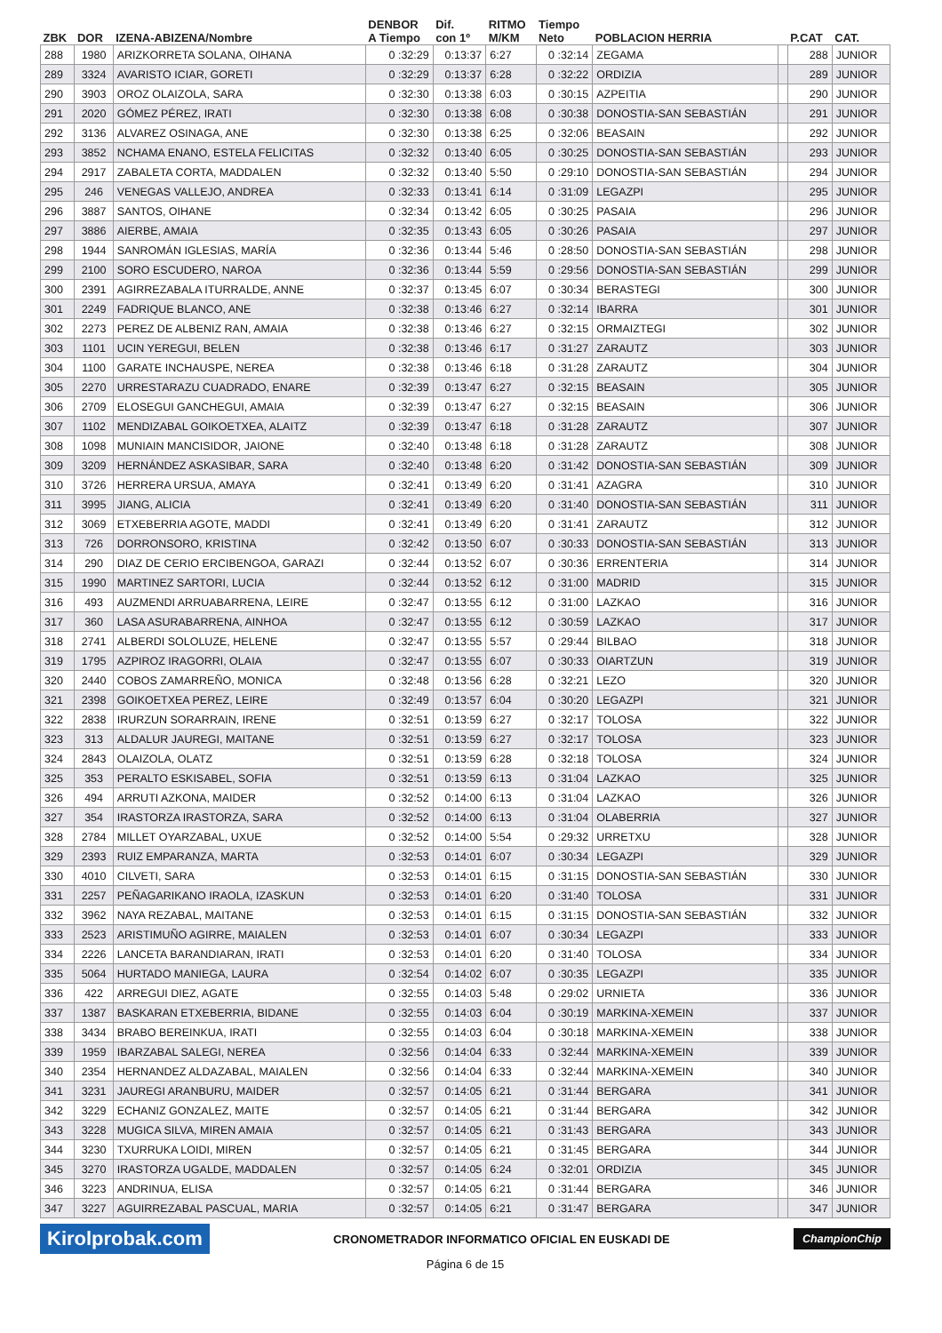| ZBK | DOR | IZENA-ABIZENA/Nombre | DENBOR A Tiempo | Dif. con 1º | RITMO M/KM | Tiempo Neto | POBLACION HERRIA | | P.CAT | CAT. |
| --- | --- | --- | --- | --- | --- | --- | --- | --- | --- | --- |
| 288 | 1980 | ARIZKORRETA SOLANA, OIHANA | 0 :32:29 | 0:13:37 | 6:27 | 0 :32:14 | ZEGAMA | | 288 | JUNIOR |
| 289 | 3324 | AVARISTO ICIAR, GORETI | 0 :32:29 | 0:13:37 | 6:28 | 0 :32:22 | ORDIZIA | | 289 | JUNIOR |
| 290 | 3903 | OROZ OLAIZOLA, SARA | 0 :32:30 | 0:13:38 | 6:03 | 0 :30:15 | AZPEITIA | | 290 | JUNIOR |
| 291 | 2020 | GÓMEZ PÉREZ, IRATI | 0 :32:30 | 0:13:38 | 6:08 | 0 :30:38 | DONOSTIA-SAN SEBASTIÁN | | 291 | JUNIOR |
| 292 | 3136 | ALVAREZ OSINAGA, ANE | 0 :32:30 | 0:13:38 | 6:25 | 0 :32:06 | BEASAIN | | 292 | JUNIOR |
| 293 | 3852 | NCHAMA ENANO, ESTELA FELICITAS | 0 :32:32 | 0:13:40 | 6:05 | 0 :30:25 | DONOSTIA-SAN SEBASTIÁN | | 293 | JUNIOR |
| 294 | 2917 | ZABALETA CORTA, MADDALEN | 0 :32:32 | 0:13:40 | 5:50 | 0 :29:10 | DONOSTIA-SAN SEBASTIÁN | | 294 | JUNIOR |
| 295 | 246 | VENEGAS VALLEJO, ANDREA | 0 :32:33 | 0:13:41 | 6:14 | 0 :31:09 | LEGAZPI | | 295 | JUNIOR |
| 296 | 3887 | SANTOS, OIHANE | 0 :32:34 | 0:13:42 | 6:05 | 0 :30:25 | PASAIA | | 296 | JUNIOR |
| 297 | 3886 | AIERBE, AMAIA | 0 :32:35 | 0:13:43 | 6:05 | 0 :30:26 | PASAIA | | 297 | JUNIOR |
| 298 | 1944 | SANROMÁN IGLESIAS, MARÍA | 0 :32:36 | 0:13:44 | 5:46 | 0 :28:50 | DONOSTIA-SAN SEBASTIÁN | | 298 | JUNIOR |
| 299 | 2100 | SORO ESCUDERO, NAROA | 0 :32:36 | 0:13:44 | 5:59 | 0 :29:56 | DONOSTIA-SAN SEBASTIÁN | | 299 | JUNIOR |
| 300 | 2391 | AGIRREZABALA ITURRALDE, ANNE | 0 :32:37 | 0:13:45 | 6:07 | 0 :30:34 | BERASTEGI | | 300 | JUNIOR |
| 301 | 2249 | FADRIQUE BLANCO, ANE | 0 :32:38 | 0:13:46 | 6:27 | 0 :32:14 | IBARRA | | 301 | JUNIOR |
| 302 | 2273 | PEREZ DE ALBENIZ RAN, AMAIA | 0 :32:38 | 0:13:46 | 6:27 | 0 :32:15 | ORMAIZTEGI | | 302 | JUNIOR |
| 303 | 1101 | UCIN YEREGUI, BELEN | 0 :32:38 | 0:13:46 | 6:17 | 0 :31:27 | ZARAUTZ | | 303 | JUNIOR |
| 304 | 1100 | GARATE INCHAUSPE, NEREA | 0 :32:38 | 0:13:46 | 6:18 | 0 :31:28 | ZARAUTZ | | 304 | JUNIOR |
| 305 | 2270 | URRESTARAZU CUADRADO, ENARE | 0 :32:39 | 0:13:47 | 6:27 | 0 :32:15 | BEASAIN | | 305 | JUNIOR |
| 306 | 2709 | ELOSEGUI GANCHEGUI, AMAIA | 0 :32:39 | 0:13:47 | 6:27 | 0 :32:15 | BEASAIN | | 306 | JUNIOR |
| 307 | 1102 | MENDIZABAL GOIKOETXEA, ALAITZ | 0 :32:39 | 0:13:47 | 6:18 | 0 :31:28 | ZARAUTZ | | 307 | JUNIOR |
| 308 | 1098 | MUNIAIN MANCISIDOR, JAIONE | 0 :32:40 | 0:13:48 | 6:18 | 0 :31:28 | ZARAUTZ | | 308 | JUNIOR |
| 309 | 3209 | HERNÁNDEZ ASKASIBAR, SARA | 0 :32:40 | 0:13:48 | 6:20 | 0 :31:42 | DONOSTIA-SAN SEBASTIÁN | | 309 | JUNIOR |
| 310 | 3726 | HERRERA URSUA, AMAYA | 0 :32:41 | 0:13:49 | 6:20 | 0 :31:41 | AZAGRA | | 310 | JUNIOR |
| 311 | 3995 | JIANG, ALICIA | 0 :32:41 | 0:13:49 | 6:20 | 0 :31:40 | DONOSTIA-SAN SEBASTIÁN | | 311 | JUNIOR |
| 312 | 3069 | ETXEBERRIA AGOTE, MADDI | 0 :32:41 | 0:13:49 | 6:20 | 0 :31:41 | ZARAUTZ | | 312 | JUNIOR |
| 313 | 726 | DORRONSORO, KRISTINA | 0 :32:42 | 0:13:50 | 6:07 | 0 :30:33 | DONOSTIA-SAN SEBASTIÁN | | 313 | JUNIOR |
| 314 | 290 | DIAZ DE CERIO ERCIBENGOA, GARAZI | 0 :32:44 | 0:13:52 | 6:07 | 0 :30:36 | ERRENTERIA | | 314 | JUNIOR |
| 315 | 1990 | MARTINEZ SARTORI, LUCIA | 0 :32:44 | 0:13:52 | 6:12 | 0 :31:00 | MADRID | | 315 | JUNIOR |
| 316 | 493 | AUZMENDI ARRUABARRENA, LEIRE | 0 :32:47 | 0:13:55 | 6:12 | 0 :31:00 | LAZKAO | | 316 | JUNIOR |
| 317 | 360 | LASA ASURABARRENA, AINHOA | 0 :32:47 | 0:13:55 | 6:12 | 0 :30:59 | LAZKAO | | 317 | JUNIOR |
| 318 | 2741 | ALBERDI SOLOLUZE, HELENE | 0 :32:47 | 0:13:55 | 5:57 | 0 :29:44 | BILBAO | | 318 | JUNIOR |
| 319 | 1795 | AZPIROZ IRAGORRI, OLAIA | 0 :32:47 | 0:13:55 | 6:07 | 0 :30:33 | OIARTZUN | | 319 | JUNIOR |
| 320 | 2440 | COBOS ZAMARREÑO, MONICA | 0 :32:48 | 0:13:56 | 6:28 | 0 :32:21 | LEZO | | 320 | JUNIOR |
| 321 | 2398 | GOIKOETXEA PEREZ, LEIRE | 0 :32:49 | 0:13:57 | 6:04 | 0 :30:20 | LEGAZPI | | 321 | JUNIOR |
| 322 | 2838 | IRURZUN SORARRAIN, IRENE | 0 :32:51 | 0:13:59 | 6:27 | 0 :32:17 | TOLOSA | | 322 | JUNIOR |
| 323 | 313 | ALDALUR JAUREGI, MAITANE | 0 :32:51 | 0:13:59 | 6:27 | 0 :32:17 | TOLOSA | | 323 | JUNIOR |
| 324 | 2843 | OLAIZOLA, OLATZ | 0 :32:51 | 0:13:59 | 6:28 | 0 :32:18 | TOLOSA | | 324 | JUNIOR |
| 325 | 353 | PERALTO ESKISABEL, SOFIA | 0 :32:51 | 0:13:59 | 6:13 | 0 :31:04 | LAZKAO | | 325 | JUNIOR |
| 326 | 494 | ARRUTI AZKONA, MAIDER | 0 :32:52 | 0:14:00 | 6:13 | 0 :31:04 | LAZKAO | | 326 | JUNIOR |
| 327 | 354 | IRASTORZA IRASTORZA, SARA | 0 :32:52 | 0:14:00 | 6:13 | 0 :31:04 | OLABERRIA | | 327 | JUNIOR |
| 328 | 2784 | MILLET OYARZABAL, UXUE | 0 :32:52 | 0:14:00 | 5:54 | 0 :29:32 | URRETXU | | 328 | JUNIOR |
| 329 | 2393 | RUIZ EMPARANZA, MARTA | 0 :32:53 | 0:14:01 | 6:07 | 0 :30:34 | LEGAZPI | | 329 | JUNIOR |
| 330 | 4010 | CILVETI, SARA | 0 :32:53 | 0:14:01 | 6:15 | 0 :31:15 | DONOSTIA-SAN SEBASTIÁN | | 330 | JUNIOR |
| 331 | 2257 | PEÑAGARIKANO IRAOLA, IZASKUN | 0 :32:53 | 0:14:01 | 6:20 | 0 :31:40 | TOLOSA | | 331 | JUNIOR |
| 332 | 3962 | NAYA REZABAL, MAITANE | 0 :32:53 | 0:14:01 | 6:15 | 0 :31:15 | DONOSTIA-SAN SEBASTIÁN | | 332 | JUNIOR |
| 333 | 2523 | ARISTIMUÑO AGIRRE, MAIALEN | 0 :32:53 | 0:14:01 | 6:07 | 0 :30:34 | LEGAZPI | | 333 | JUNIOR |
| 334 | 2226 | LANCETA BARANDIARAN, IRATI | 0 :32:53 | 0:14:01 | 6:20 | 0 :31:40 | TOLOSA | | 334 | JUNIOR |
| 335 | 5064 | HURTADO MANIEGA, LAURA | 0 :32:54 | 0:14:02 | 6:07 | 0 :30:35 | LEGAZPI | | 335 | JUNIOR |
| 336 | 422 | ARREGUI DIEZ, AGATE | 0 :32:55 | 0:14:03 | 5:48 | 0 :29:02 | URNIETA | | 336 | JUNIOR |
| 337 | 1387 | BASKARAN ETXEBERRIA, BIDANE | 0 :32:55 | 0:14:03 | 6:04 | 0 :30:19 | MARKINA-XEMEIN | | 337 | JUNIOR |
| 338 | 3434 | BRABO BEREINKUA, IRATI | 0 :32:55 | 0:14:03 | 6:04 | 0 :30:18 | MARKINA-XEMEIN | | 338 | JUNIOR |
| 339 | 1959 | IBARZABAL SALEGI, NEREA | 0 :32:56 | 0:14:04 | 6:33 | 0 :32:44 | MARKINA-XEMEIN | | 339 | JUNIOR |
| 340 | 2354 | HERNANDEZ ALDAZABAL, MAIALEN | 0 :32:56 | 0:14:04 | 6:33 | 0 :32:44 | MARKINA-XEMEIN | | 340 | JUNIOR |
| 341 | 3231 | JAUREGI ARANBURU, MAIDER | 0 :32:57 | 0:14:05 | 6:21 | 0 :31:44 | BERGARA | | 341 | JUNIOR |
| 342 | 3229 | ECHANIZ GONZALEZ, MAITE | 0 :32:57 | 0:14:05 | 6:21 | 0 :31:44 | BERGARA | | 342 | JUNIOR |
| 343 | 3228 | MUGICA SILVA, MIREN AMAIA | 0 :32:57 | 0:14:05 | 6:21 | 0 :31:43 | BERGARA | | 343 | JUNIOR |
| 344 | 3230 | TXURRUKA LOIDI, MIREN | 0 :32:57 | 0:14:05 | 6:21 | 0 :31:45 | BERGARA | | 344 | JUNIOR |
| 345 | 3270 | IRASTORZA UGALDE, MADDALEN | 0 :32:57 | 0:14:05 | 6:24 | 0 :32:01 | ORDIZIA | | 345 | JUNIOR |
| 346 | 3223 | ANDRINUA, ELISA | 0 :32:57 | 0:14:05 | 6:21 | 0 :31:44 | BERGARA | | 346 | JUNIOR |
| 347 | 3227 | AGUIRREZABAL PASCUAL, MARIA | 0 :32:57 | 0:14:05 | 6:21 | 0 :31:47 | BERGARA | | 347 | JUNIOR |
Kirolprobak.com CRONOMETRADOR INFORMATICO OFICIAL EN EUSKADI DE ChampionChip
Página 6 de 15